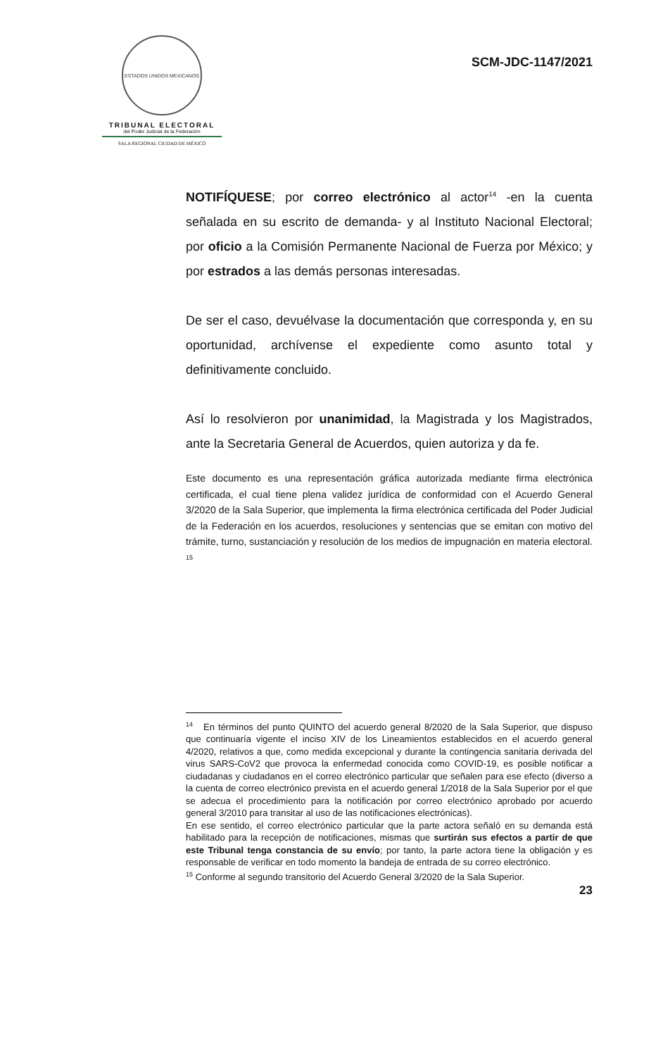ESTADOS UNIDOS MEXICANOS
TRIBUNAL ELECTORAL
del Poder Judicial de la Federación
SALA REGIONAL CIUDAD DE MÉXICO
SCM-JDC-1147/2021
NOTIFÍQUESE; por correo electrónico al actor<sup>14</sup> -en la cuenta señalada en su escrito de demanda- y al Instituto Nacional Electoral; por oficio a la Comisión Permanente Nacional de Fuerza por México; y por estrados a las demás personas interesadas.
De ser el caso, devuélvase la documentación que corresponda y, en su oportunidad, archívense el expediente como asunto total y definitivamente concluido.
Así lo resolvieron por unanimidad, la Magistrada y los Magistrados, ante la Secretaria General de Acuerdos, quien autoriza y da fe.
Este documento es una representación gráfica autorizada mediante firma electrónica certificada, el cual tiene plena validez jurídica de conformidad con el Acuerdo General 3/2020 de la Sala Superior, que implementa la firma electrónica certificada del Poder Judicial de la Federación en los acuerdos, resoluciones y sentencias que se emitan con motivo del trámite, turno, sustanciación y resolución de los medios de impugnación en materia electoral. <sup>15</sup>
<sup>14</sup> En términos del punto QUINTO del acuerdo general 8/2020 de la Sala Superior, que dispuso que continuaría vigente el inciso XIV de los Lineamientos establecidos en el acuerdo general 4/2020, relativos a que, como medida excepcional y durante la contingencia sanitaria derivada del virus SARS-CoV2 que provoca la enfermedad conocida como COVID-19, es posible notificar a ciudadanas y ciudadanos en el correo electrónico particular que señalen para ese efecto (diverso a la cuenta de correo electrónico prevista en el acuerdo general 1/2018 de la Sala Superior por el que se adecua el procedimiento para la notificación por correo electrónico aprobado por acuerdo general 3/2010 para transitar al uso de las notificaciones electrónicas).
En ese sentido, el correo electrónico particular que la parte actora señaló en su demanda está habilitado para la recepción de notificaciones, mismas que surtirán sus efectos a partir de que este Tribunal tenga constancia de su envío; por tanto, la parte actora tiene la obligación y es responsable de verificar en todo momento la bandeja de entrada de su correo electrónico.
<sup>15</sup> Conforme al segundo transitorio del Acuerdo General 3/2020 de la Sala Superior.
23